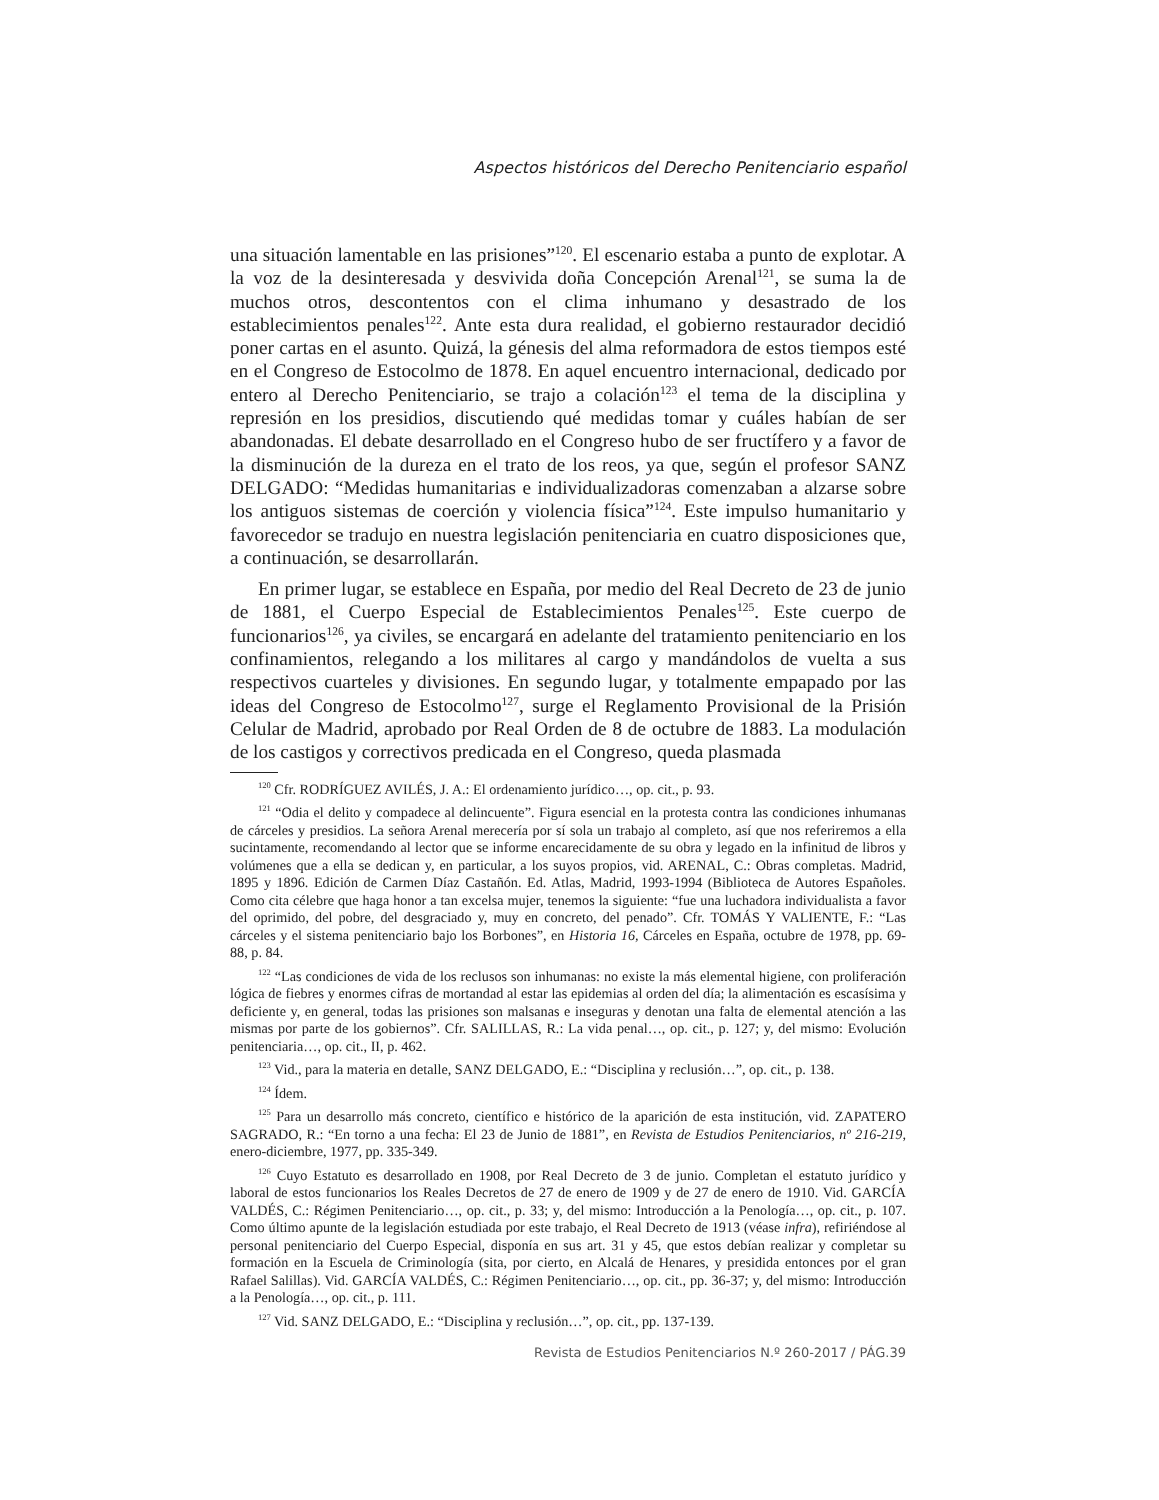Aspectos históricos del Derecho Penitenciario español
una situación lamentable en las prisiones”<sup>120</sup>. El escenario estaba a punto de explotar. A la voz de la desinteresada y desvivida doña Concepción Arenal<sup>121</sup>, se suma la de muchos otros, descontentos con el clima inhumano y desastrado de los establecimientos penales<sup>122</sup>. Ante esta dura realidad, el gobierno restaurador decidió poner cartas en el asunto. Quizá, la génesis del alma reformadora de estos tiempos esté en el Congreso de Estocolmo de 1878. En aquel encuentro internacional, dedicado por entero al Derecho Penitenciario, se trajo a colación<sup>123</sup> el tema de la disciplina y represión en los presidios, discutiendo qué medidas tomar y cuáles habían de ser abandonadas. El debate desarrollado en el Congreso hubo de ser fructífero y a favor de la disminución de la dureza en el trato de los reos, ya que, según el profesor SANZ DELGADO: “Medidas humanitarias e individualizadoras comenzaban a alzarse sobre los antiguos sistemas de coerción y violencia física”<sup>124</sup>. Este impulso humanitario y favorecedor se tradujo en nuestra legislación penitenciaria en cuatro disposiciones que, a continuación, se desarrollarán.
En primer lugar, se establece en España, por medio del Real Decreto de 23 de junio de 1881, el Cuerpo Especial de Establecimientos Penales<sup>125</sup>. Este cuerpo de funcionarios<sup>126</sup>, ya civiles, se encargará en adelante del tratamiento penitenciario en los confinamientos, relegando a los militares al cargo y mandándolos de vuelta a sus respectivos cuarteles y divisiones. En segundo lugar, y totalmente empapado por las ideas del Congreso de Estocolmo<sup>127</sup>, surge el Reglamento Provisional de la Prisión Celular de Madrid, aprobado por Real Orden de 8 de octubre de 1883. La modulación de los castigos y correctivos predicada en el Congreso, queda plasmada
<sup>120</sup> Cfr. RODRÍGUEZ AVILÉS, J. A.: El ordenamiento jurídico…, op. cit., p. 93.
<sup>121</sup> “Odia el delito y compadece al delincuente”. Figura esencial en la protesta contra las condiciones inhumanas de cárceles y presidios. La señora Arenal merecería por sí sola un trabajo al completo, así que nos referiremos a ella sucintamente, recomendando al lector que se informe encarecidamente de su obra y legado en la infinitud de libros y volúmenes que a ella se dedican y, en particular, a los suyos propios, vid. ARENAL, C.: Obras completas. Madrid, 1895 y 1896. Edición de Carmen Díaz Castañón. Ed. Atlas, Madrid, 1993-1994 (Biblioteca de Autores Españoles. Como cita célebre que haga honor a tan excelsa mujer, tenemos la siguiente: “fue una luchadora individualista a favor del oprimido, del pobre, del desgraciado y, muy en concreto, del penado”. Cfr. TOMÁS Y VALIENTE, F.: “Las cárceles y el sistema penitenciario bajo los Borbones”, en Historia 16, Cárceles en España, octubre de 1978, pp. 69-88, p. 84.
<sup>122</sup> “Las condiciones de vida de los reclusos son inhumanas: no existe la más elemental higiene, con proliferación lógica de fiebres y enormes cifras de mortandad al estar las epidemias al orden del día; la alimentación es escasísima y deficiente y, en general, todas las prisiones son malsanas e inseguras y denotan una falta de elemental atención a las mismas por parte de los gobiernos”. Cfr. SALILLAS, R.: La vida penal…, op. cit., p. 127; y, del mismo: Evolución penitenciaria…, op. cit., II, p. 462.
<sup>123</sup> Vid., para la materia en detalle, SANZ DELGADO, E.: “Disciplina y reclusión…”, op. cit., p. 138.
<sup>124</sup> Ídem.
<sup>125</sup> Para un desarrollo más concreto, científico e histórico de la aparición de esta institución, vid. ZAPATERO SAGRADO, R.: “En torno a una fecha: El 23 de Junio de 1881”, en Revista de Estudios Penitenciarios, nº 216-219, enero-diciembre, 1977, pp. 335-349.
<sup>126</sup> Cuyo Estatuto es desarrollado en 1908, por Real Decreto de 3 de junio. Completan el estatuto jurídico y laboral de estos funcionarios los Reales Decretos de 27 de enero de 1909 y de 27 de enero de 1910. Vid. GARCÍA VALDÉS, C.: Régimen Penitenciario…, op. cit., p. 33; y, del mismo: Introducción a la Penología…, op. cit., p. 107. Como último apunte de la legislación estudiada por este trabajo, el Real Decreto de 1913 (véase infra), refiriéndose al personal penitenciario del Cuerpo Especial, disponía en sus art. 31 y 45, que estos debían realizar y completar su formación en la Escuela de Criminología (sita, por cierto, en Alcalá de Henares, y presidida entonces por el gran Rafael Salillas). Vid. GARCÍA VALDÉS, C.: Régimen Penitenciario…, op. cit., pp. 36-37; y, del mismo: Introducción a la Penología…, op. cit., p. 111.
<sup>127</sup> Vid. SANZ DELGADO, E.: “Disciplina y reclusión…”, op. cit., pp. 137-139.
Revista de Estudios Penitenciarios N.º 260-2017 / PÁG.39